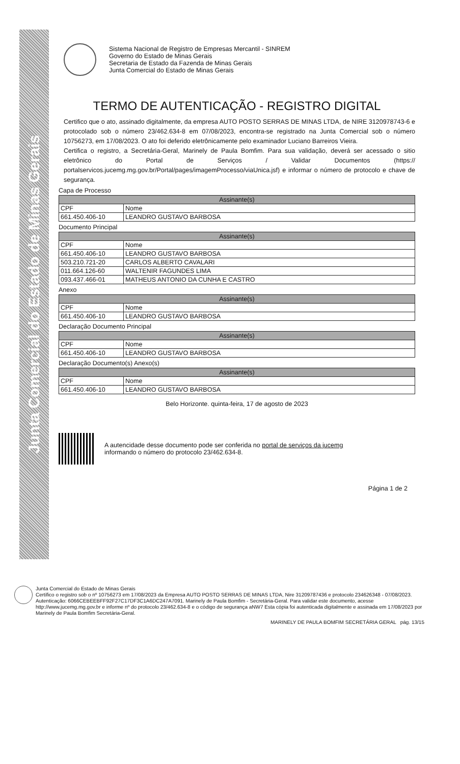Junta Comercial do Estado de Minas Gerais
Sistema Nacional de Registro de Empresas Mercantil - SINREM
Governo do Estado de Minas Gerais
Secretaria de Estado da Fazenda de Minas Gerais
Junta Comercial do Estado de Minas Gerais
TERMO DE AUTENTICAÇÃO - REGISTRO DIGITAL
Certifico que o ato, assinado digitalmente, da empresa AUTO POSTO SERRAS DE MINAS LTDA, de NIRE 3120978743-6 e protocolado sob o número 23/462.634-8 em 07/08/2023, encontra-se registrado na Junta Comercial sob o número 10756273, em 17/08/2023. O ato foi deferido eletrônicamente pelo examinador Luciano Barreiros Vieira.
Certifica o registro, a Secretária-Geral, Marinely de Paula Bomfim. Para sua validação, deverá ser acessado o sitio eletrônico do Portal de Serviços / Validar Documentos (https:// portalservicos.jucemg.mg.gov.br/Portal/pages/imagemProcesso/viaUnica.jsf) e informar o número de protocolo e chave de segurança.
Capa de Processo
| Assinante(s) | |
| --- | --- |
| CPF | Nome |
| 661.450.406-10 | LEANDRO GUSTAVO BARBOSA |
Documento Principal
| Assinante(s) | |
| --- | --- |
| CPF | Nome |
| 661.450.406-10 | LEANDRO GUSTAVO BARBOSA |
| 503.210.721-20 | CARLOS ALBERTO CAVALARI |
| 011.664.126-60 | WALTENIR FAGUNDES LIMA |
| 093.437.466-01 | MATHEUS ANTONIO DA CUNHA E CASTRO |
Anexo
| Assinante(s) | |
| --- | --- |
| CPF | Nome |
| 661.450.406-10 | LEANDRO GUSTAVO BARBOSA |
Declaração Documento Principal
| Assinante(s) | |
| --- | --- |
| CPF | Nome |
| 661.450.406-10 | LEANDRO GUSTAVO BARBOSA |
Declaração Documento(s) Anexo(s)
| Assinante(s) | |
| --- | --- |
| CPF | Nome |
| 661.450.406-10 | LEANDRO GUSTAVO BARBOSA |
Belo Horizonte. quinta-feira, 17 de agosto de 2023
A autencidade desse documento pode ser conferida no portal de serviços da jucemg
informando o número do protocolo 23/462.634-8.
Página 1 de 2
Junta Comercial do Estado de Minas Gerais
Certifico o registro sob o nº 10756273 em 17/08/2023 da Empresa AUTO POSTO SERRAS DE MINAS LTDA, Nire 31209787436 e protocolo 234626348 - 07/08/2023. Autenticação: 6066CEBEEBFF92F27C17DF3C1A6DC247A7091. Marinely de Paula Bomfim - Secretária-Geral. Para validar este documento, acesse http://www.jucemg.mg.gov.br e informe nº do protocolo 23/462.634-8 e o código de segurança aNW7 Esta cópia foi autenticada digitalmente e assinada em 17/08/2023 por Marinely de Paula Bomfim Secretária-Geral.
MARINELY DE PAULA BOMFIM SECRETÁRIA GERAL pág. 13/15